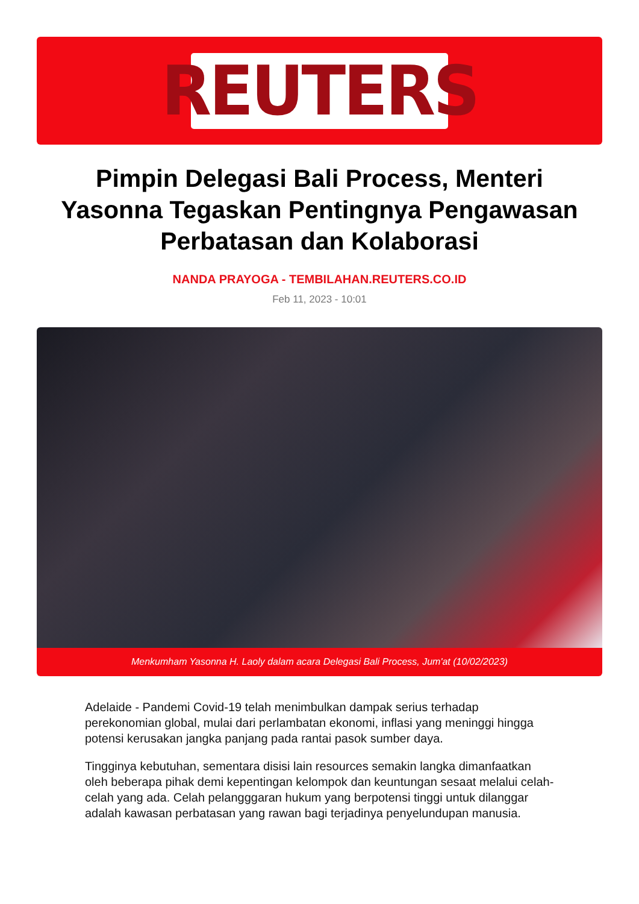REUTERS
Pimpin Delegasi Bali Process, Menteri Yasonna Tegaskan Pentingnya Pengawasan Perbatasan dan Kolaborasi
NANDA PRAYOGA - TEMBILAHAN.REUTERS.CO.ID
Feb 11, 2023 - 10:01
Menkumham Yasonna H. Laoly dalam acara Delegasi Bali Process, Jum'at (10/02/2023)
Adelaide - Pandemi Covid-19 telah menimbulkan dampak serius terhadap perekonomian global, mulai dari perlambatan ekonomi, inflasi yang meninggi hingga potensi kerusakan jangka panjang pada rantai pasok sumber daya.
Tingginya kebutuhan, sementara disisi lain resources semakin langka dimanfaatkan oleh beberapa pihak demi kepentingan kelompok dan keuntungan sesaat melalui celah-celah yang ada. Celah pelangggaran hukum yang berpotensi tinggi untuk dilanggar adalah kawasan perbatasan yang rawan bagi terjadinya penyelundupan manusia.